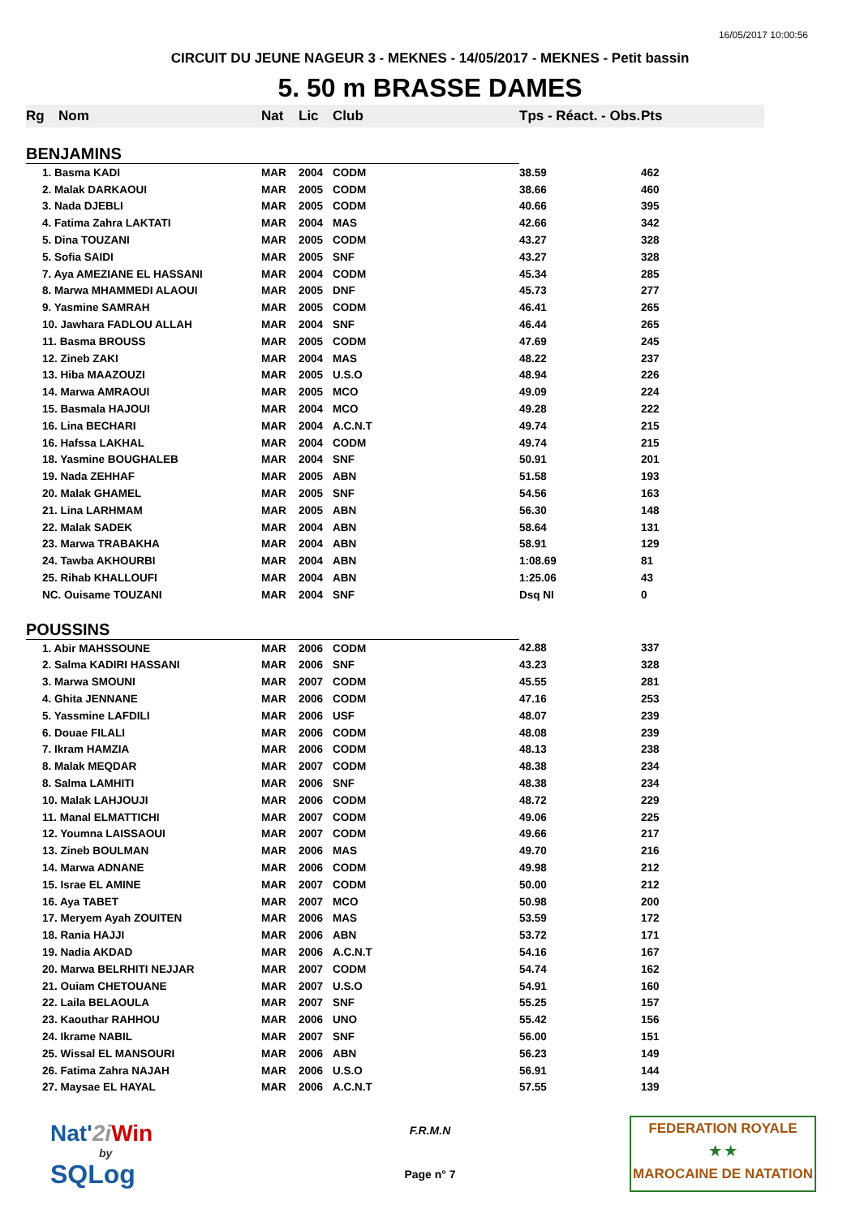16/05/2017 10:00:56
CIRCUIT DU JEUNE NAGEUR 3 - MEKNES - 14/05/2017 - MEKNES - Petit bassin
5. 50 m BRASSE DAMES
| Rg | Nom | Nat | Lic | Club | Tps - Réact. - Obs. | Pts |
| --- | --- | --- | --- | --- | --- | --- |
| BENJAMINS | | | | | | |
| 1. Basma KADI | | MAR | 2004 | CODM | 38.59 | 462 |
| 2. Malak DARKAOUI | | MAR | 2005 | CODM | 38.66 | 460 |
| 3. Nada DJEBLI | | MAR | 2005 | CODM | 40.66 | 395 |
| 4. Fatima Zahra LAKTATI | | MAR | 2004 | MAS | 42.66 | 342 |
| 5. Dina TOUZANI | | MAR | 2005 | CODM | 43.27 | 328 |
| 5. Sofia SAIDI | | MAR | 2005 | SNF | 43.27 | 328 |
| 7. Aya AMEZIANE EL HASSANI | | MAR | 2004 | CODM | 45.34 | 285 |
| 8. Marwa MHAMMEDI ALAOUI | | MAR | 2005 | DNF | 45.73 | 277 |
| 9. Yasmine SAMRAH | | MAR | 2005 | CODM | 46.41 | 265 |
| 10. Jawhara FADLOU ALLAH | | MAR | 2004 | SNF | 46.44 | 265 |
| 11. Basma BROUSS | | MAR | 2005 | CODM | 47.69 | 245 |
| 12. Zineb ZAKI | | MAR | 2004 | MAS | 48.22 | 237 |
| 13. Hiba MAAZOUZI | | MAR | 2005 | U.S.O | 48.94 | 226 |
| 14. Marwa AMRAOUI | | MAR | 2005 | MCO | 49.09 | 224 |
| 15. Basmala HAJOUI | | MAR | 2004 | MCO | 49.28 | 222 |
| 16. Lina BECHARI | | MAR | 2004 | A.C.N.T | 49.74 | 215 |
| 16. Hafssa LAKHAL | | MAR | 2004 | CODM | 49.74 | 215 |
| 18. Yasmine BOUGHALEB | | MAR | 2004 | SNF | 50.91 | 201 |
| 19. Nada ZEHHAF | | MAR | 2005 | ABN | 51.58 | 193 |
| 20. Malak GHAMEL | | MAR | 2005 | SNF | 54.56 | 163 |
| 21. Lina LARHMAM | | MAR | 2005 | ABN | 56.30 | 148 |
| 22. Malak SADEK | | MAR | 2004 | ABN | 58.64 | 131 |
| 23. Marwa TRABAKHA | | MAR | 2004 | ABN | 58.91 | 129 |
| 24. Tawba AKHOURBI | | MAR | 2004 | ABN | 1:08.69 | 81 |
| 25. Rihab KHALLOUFI | | MAR | 2004 | ABN | 1:25.06 | 43 |
| NC. Ouisame TOUZANI | | MAR | 2004 | SNF | Dsq NI | 0 |
| POUSSINS | | | | | | |
| 1. Abir MAHSSOUNE | | MAR | 2006 | CODM | 42.88 | 337 |
| 2. Salma KADIRI HASSANI | | MAR | 2006 | SNF | 43.23 | 328 |
| 3. Marwa SMOUNI | | MAR | 2007 | CODM | 45.55 | 281 |
| 4. Ghita JENNANE | | MAR | 2006 | CODM | 47.16 | 253 |
| 5. Yassmine LAFDILI | | MAR | 2006 | USF | 48.07 | 239 |
| 6. Douae FILALI | | MAR | 2006 | CODM | 48.08 | 239 |
| 7. Ikram HAMZIA | | MAR | 2006 | CODM | 48.13 | 238 |
| 8. Malak MEQDAR | | MAR | 2007 | CODM | 48.38 | 234 |
| 8. Salma LAMHITI | | MAR | 2006 | SNF | 48.38 | 234 |
| 10. Malak LAHJOUJI | | MAR | 2006 | CODM | 48.72 | 229 |
| 11. Manal ELMATTICHI | | MAR | 2007 | CODM | 49.06 | 225 |
| 12. Youmna LAISSAOUI | | MAR | 2007 | CODM | 49.66 | 217 |
| 13. Zineb BOULMAN | | MAR | 2006 | MAS | 49.70 | 216 |
| 14. Marwa ADNANE | | MAR | 2006 | CODM | 49.98 | 212 |
| 15. Israe EL AMINE | | MAR | 2007 | CODM | 50.00 | 212 |
| 16. Aya TABET | | MAR | 2007 | MCO | 50.98 | 200 |
| 17. Meryem Ayah ZOUITEN | | MAR | 2006 | MAS | 53.59 | 172 |
| 18. Rania HAJJI | | MAR | 2006 | ABN | 53.72 | 171 |
| 19. Nadia AKDAD | | MAR | 2006 | A.C.N.T | 54.16 | 167 |
| 20. Marwa BELRHITI NEJJAR | | MAR | 2007 | CODM | 54.74 | 162 |
| 21. Ouiam CHETOUANE | | MAR | 2007 | U.S.O | 54.91 | 160 |
| 22. Laila BELAOULA | | MAR | 2007 | SNF | 55.25 | 157 |
| 23. Kaouthar RAHHOU | | MAR | 2006 | UNO | 55.42 | 156 |
| 24. Ikrame NABIL | | MAR | 2007 | SNF | 56.00 | 151 |
| 25. Wissal EL MANSOURI | | MAR | 2006 | ABN | 56.23 | 149 |
| 26. Fatima Zahra NAJAH | | MAR | 2006 | U.S.O | 56.91 | 144 |
| 27. Maysae EL HAYAL | | MAR | 2006 | A.C.N.T | 57.55 | 139 |
Nat'2i Win
by
SQLog
F.R.M.N
Page n° 7
FEDERATION ROYALE
★ ★
MAROCAINE DE NATATION